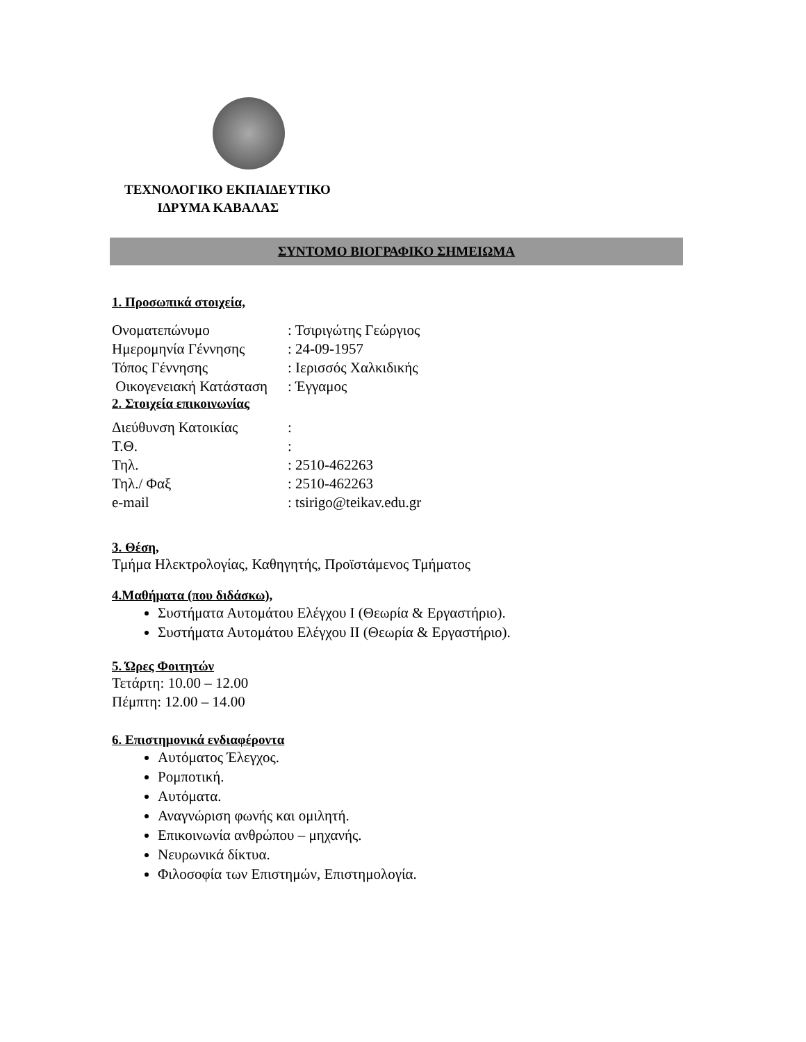ΤΕΧΝΟΛΟΓΙΚΟ ΕΚΠΑΙΔΕΥΤΙΚΟ
ΙΔΡΥΜΑ ΚΑΒΑΛΑΣ
ΣΥΝΤΟΜΟ ΒΙΟΓΡΑΦΙΚΟ ΣΗΜΕΙΩΜΑ
1. Προσωπικά στοιχεία,
| Ονοματεπώνυμο | : Τσιριγώτης Γεώργιος |
| Ημερομηνία Γέννησης | : 24-09-1957 |
| Τόπος Γέννησης | : Ιερισσός Χαλκιδικής |
| Οικογενειακή Κατάσταση | : Έγγαμος |
2. Στοιχεία επικοινωνίας
| Διεύθυνση Κατοικίας | : |
| Τ.Θ. | : |
| Τηλ. | : 2510-462263 |
| Τηλ./ Φαξ | : 2510-462263 |
| e-mail | : tsirigo@teikav.edu.gr |
3. Θέση,
Τμήμα Ηλεκτρολογίας, Καθηγητής, Προϊστάμενος Τμήματος
4.Μαθήματα (που διδάσκω),
Συστήματα Αυτομάτου Ελέγχου Ι (Θεωρία & Εργαστήριο).
Συστήματα Αυτομάτου Ελέγχου ΙΙ (Θεωρία & Εργαστήριο).
5. Ώρες Φοιτητών
Τετάρτη: 10.00 – 12.00
Πέμπτη: 12.00 – 14.00
6. Επιστημονικά ενδιαφέροντα
Αυτόματος Έλεγχος.
Ρομποτική.
Αυτόματα.
Αναγνώριση φωνής και ομιλητή.
Επικοινωνία ανθρώπου – μηχανής.
Νευρωνικά δίκτυα.
Φιλοσοφία των Επιστημών, Επιστημολογία.